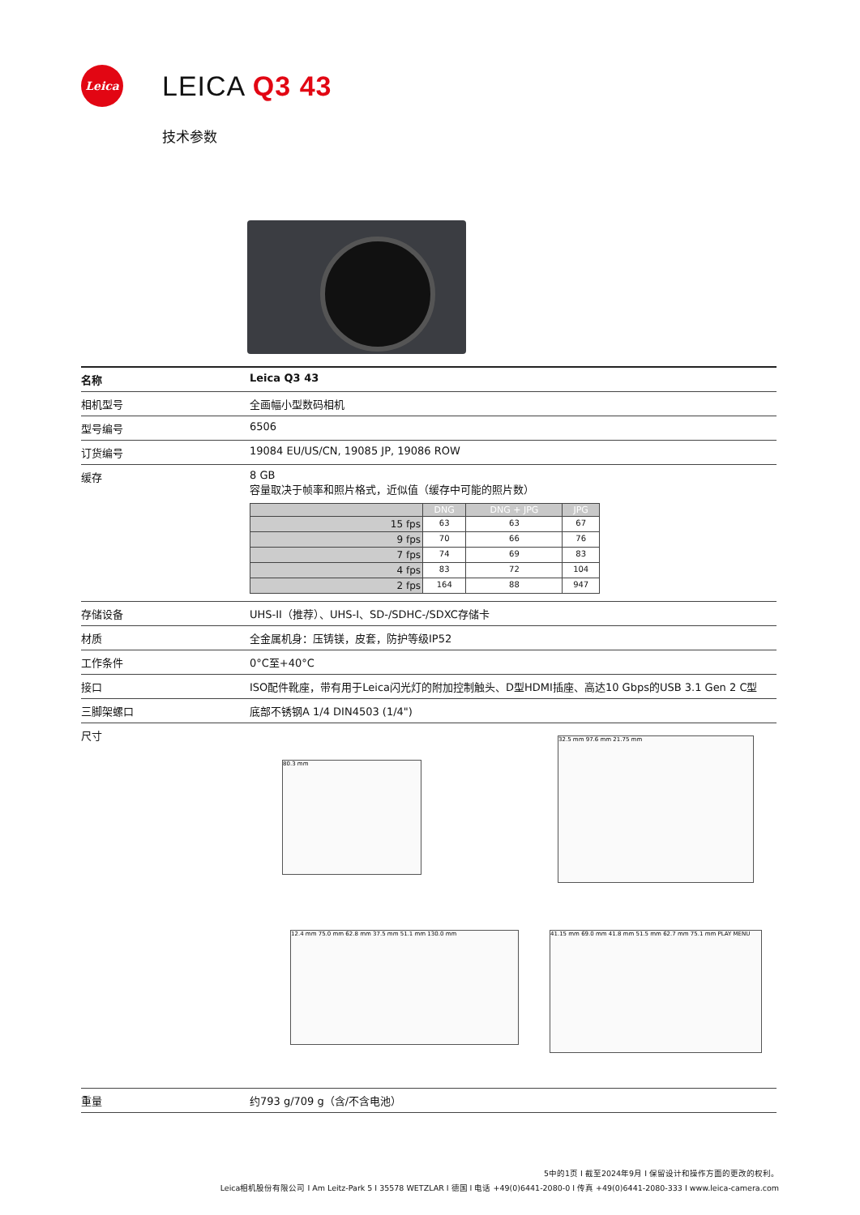Leica
LEICA Q3 43
技术参数
| 名称 | Leica Q3 43 |
| 相机型号 | 全画幅小型数码相机 |
| 型号编号 | 6506 |
| 订货编号 | 19084 EU/US/CN, 19085 JP, 19086 ROW |
| 缓存 | 8 GB 容量取决于帧率和照片格式，近似值（缓存中可能的照片数） / / DNG / DNG + JPG / JPG / / --- / --- / --- / --- / / 15 fps / 63 / 63 / 67 / / 9 fps / 70 / 66 / 76 / / 7 fps / 74 / 69 / 83 / / 4 fps / 83 / 72 / 104 / / 2 fps / 164 / 88 / 947 / |
| 存储设备 | UHS-II（推荐）、UHS-I、SD-/SDHC-/SDXC存储卡 |
| 材质 | 全金属机身：压铸镁，皮套，防护等级IP52 |
| 工作条件 | 0°C至+40°C |
| 接口 | ISO配件靴座，带有用于Leica闪光灯的附加控制触头、D型HDMI插座、高达10 Gbps的USB 3.1 Gen 2 C型 |
| 三脚架螺口 | 底部不锈钢A 1/4 DIN4503 (1/4") |
| 尺寸 | 80.3 mm 32.5 mm 97.6 mm 21.75 mm 12.4 mm 75.0 mm 62.8 mm 37.5 mm 51.1 mm 130.0 mm 41.15 mm 69.0 mm 41.8 mm 51.5 mm 62.7 mm 75.1 mm PLAY MENU |
| 重量 | 约793 g/709 g（含/不含电池） |
5中的1页 I 截至2024年9月 I 保留设计和操作方面的更改的权利。
Leica相机股份有限公司 I Am Leitz-Park 5 I 35578 WETZLAR I 德国 I 电话 +49(0)6441-2080-0 I 传真 +49(0)6441-2080-333 I www.leica-camera.com